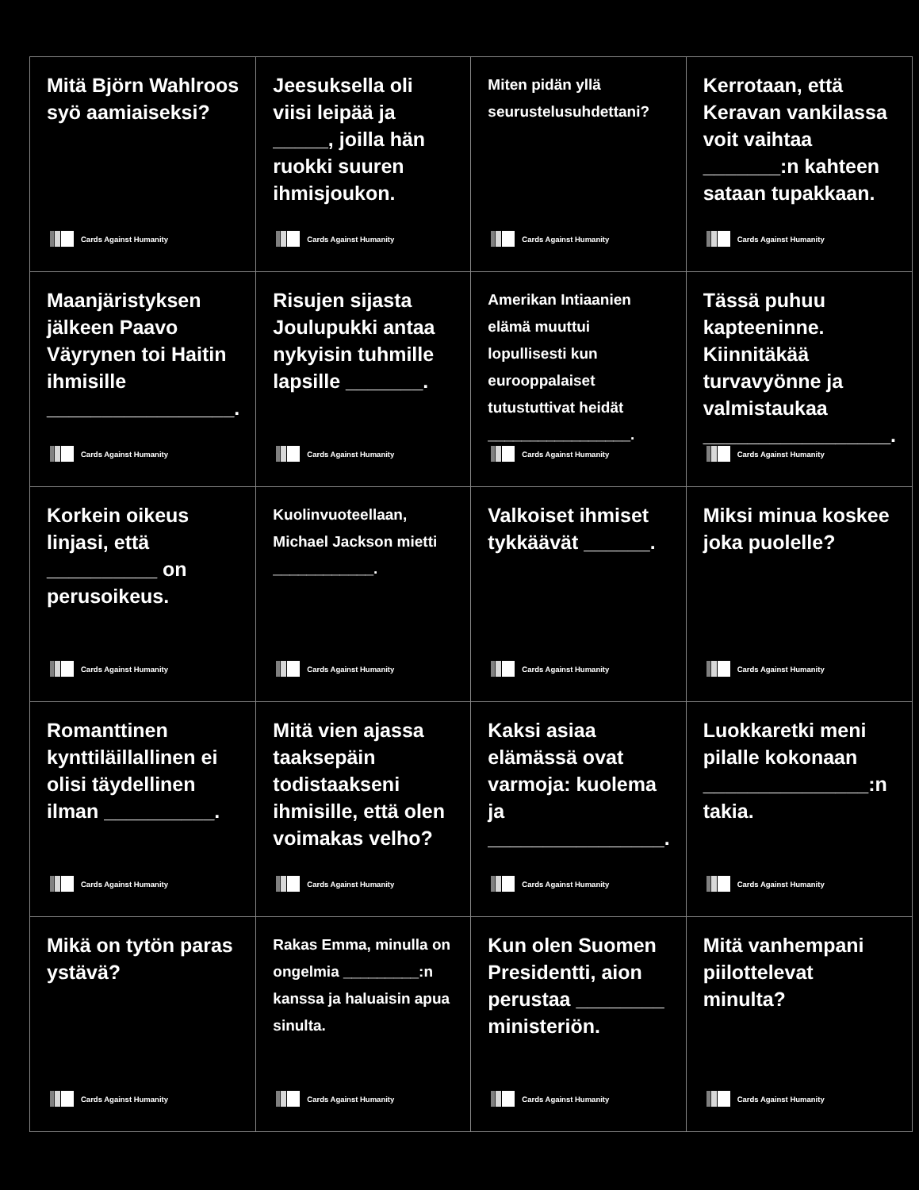| Mitä Björn Wahlroos syö aamiaiseksi? Cards Against Humanity | Jeesuksella oli viisi leipää ja _____, joilla hän ruokki suuren ihmisjoukon. Cards Against Humanity | Miten pidän yllä seurustelusuhdettani? Cards Against Humanity | Kerrotaan, että Keravan vankilassa voit vaihtaa _______:n kahteen sataan tupakkaan. Cards Against Humanity |
| Maanjäristyksen jälkeen Paavo Väyrynen toi Haitin ihmisille _________________. Cards Against Humanity | Risujen sijasta Joulupukki antaa nykyisin tuhmille lapsille _______. Cards Against Humanity | Amerikan Intiaanien elämä muuttui lopullisesti kun eurooppalaiset tutustuttivat heidät _________________. Cards Against Humanity | Tässä puhuu kapteeninne. Kiinnitäkää turvavyönne ja valmistaukaa _________________. Cards Against Humanity |
| Korkein oikeus linjasi, että __________ on perusoikeus. Cards Against Humanity | Kuolinvuoteellaan, Michael Jackson mietti ____________. Cards Against Humanity | Valkoiset ihmiset tykkäävät ______. Cards Against Humanity | Miksi minua koskee joka puolelle? Cards Against Humanity |
| Romanttinen kynttiläillallinen ei olisi täydellinen ilman __________. Cards Against Humanity | Mitä vien ajassa taaksepäin todistaakseni ihmisille, että olen voimakas velho? Cards Against Humanity | Kaksi asiaa elämässä ovat varmoja: kuolema ja ________________. Cards Against Humanity | Luokkaretki meni pilalle kokonaan _______________:n takia. Cards Against Humanity |
| Mikä on tytön paras ystävä? Cards Against Humanity | Rakas Emma, minulla on ongelmia _________:n kanssa ja haluaisin apua sinulta. Cards Against Humanity | Kun olen Suomen Presidentti, aion perustaa ________ ministeriön. Cards Against Humanity | Mitä vanhempani piilottelevat minulta? Cards Against Humanity |